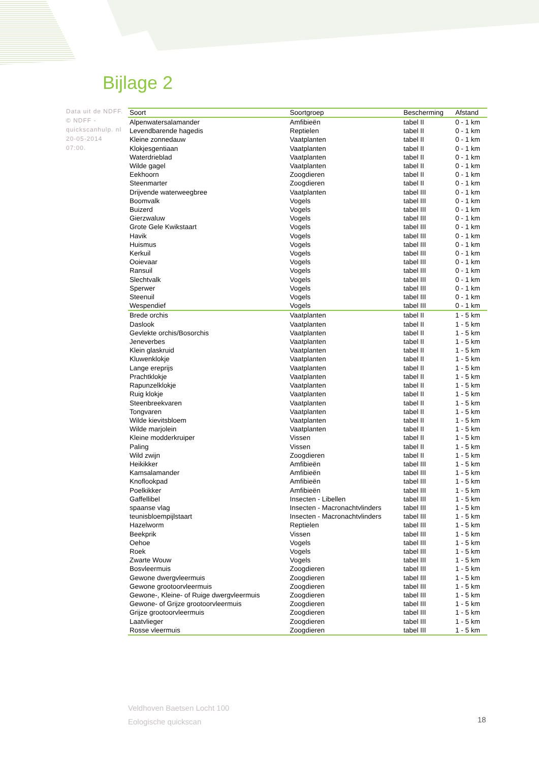Bijlage 2
Data uit de NDFF. © NDFF - quickscanhulp. nl 20-05-2014 07:00.
| Soort | Soortgroep | Bescherming | Afstand |
| --- | --- | --- | --- |
| Alpenwatersalamander | Amfibieën | tabel II | 0 - 1 km |
| Levendbarende hagedis | Reptielen | tabel II | 0 - 1 km |
| Kleine zonnedauw | Vaatplanten | tabel II | 0 - 1 km |
| Klokjesgentiaan | Vaatplanten | tabel II | 0 - 1 km |
| Waterdrieblad | Vaatplanten | tabel II | 0 - 1 km |
| Wilde gagel | Vaatplanten | tabel II | 0 - 1 km |
| Eekhoorn | Zoogdieren | tabel II | 0 - 1 km |
| Steenmarter | Zoogdieren | tabel II | 0 - 1 km |
| Drijvende waterweegbree | Vaatplanten | tabel III | 0 - 1 km |
| Boomvalk | Vogels | tabel III | 0 - 1 km |
| Buizerd | Vogels | tabel III | 0 - 1 km |
| Gierzwaluw | Vogels | tabel III | 0 - 1 km |
| Grote Gele Kwikstaart | Vogels | tabel III | 0 - 1 km |
| Havik | Vogels | tabel III | 0 - 1 km |
| Huismus | Vogels | tabel III | 0 - 1 km |
| Kerkuil | Vogels | tabel III | 0 - 1 km |
| Ooievaar | Vogels | tabel III | 0 - 1 km |
| Ransuil | Vogels | tabel III | 0 - 1 km |
| Slechtvalk | Vogels | tabel III | 0 - 1 km |
| Sperwer | Vogels | tabel III | 0 - 1 km |
| Steenuil | Vogels | tabel III | 0 - 1 km |
| Wespendief | Vogels | tabel III | 0 - 1 km |
| Brede orchis | Vaatplanten | tabel II | 1 - 5 km |
| Daslook | Vaatplanten | tabel II | 1 - 5 km |
| Gevlekte orchis/Bosorchis | Vaatplanten | tabel II | 1 - 5 km |
| Jeneverbes | Vaatplanten | tabel II | 1 - 5 km |
| Klein glaskruid | Vaatplanten | tabel II | 1 - 5 km |
| Kluwenklokje | Vaatplanten | tabel II | 1 - 5 km |
| Lange ereprijs | Vaatplanten | tabel II | 1 - 5 km |
| Prachtklokje | Vaatplanten | tabel II | 1 - 5 km |
| Rapunzelklokje | Vaatplanten | tabel II | 1 - 5 km |
| Ruig klokje | Vaatplanten | tabel II | 1 - 5 km |
| Steenbreekvaren | Vaatplanten | tabel II | 1 - 5 km |
| Tongvaren | Vaatplanten | tabel II | 1 - 5 km |
| Wilde kievitsbloem | Vaatplanten | tabel II | 1 - 5 km |
| Wilde marjolein | Vaatplanten | tabel II | 1 - 5 km |
| Kleine modderkruiper | Vissen | tabel II | 1 - 5 km |
| Paling | Vissen | tabel II | 1 - 5 km |
| Wild zwijn | Zoogdieren | tabel II | 1 - 5 km |
| Heikikker | Amfibieën | tabel III | 1 - 5 km |
| Kamsalamander | Amfibieën | tabel III | 1 - 5 km |
| Knoflookpad | Amfibieën | tabel III | 1 - 5 km |
| Poelkikker | Amfibieën | tabel III | 1 - 5 km |
| Gaffellibel | Insecten - Libellen | tabel III | 1 - 5 km |
| spaanse vlag | Insecten - Macronachtvlinders | tabel III | 1 - 5 km |
| teunisbloempijlstaart | Insecten - Macronachtvlinders | tabel III | 1 - 5 km |
| Hazelworm | Reptielen | tabel III | 1 - 5 km |
| Beekprik | Vissen | tabel III | 1 - 5 km |
| Oehoe | Vogels | tabel III | 1 - 5 km |
| Roek | Vogels | tabel III | 1 - 5 km |
| Zwarte Wouw | Vogels | tabel III | 1 - 5 km |
| Bosvleermuis | Zoogdieren | tabel III | 1 - 5 km |
| Gewone dwergvleermuis | Zoogdieren | tabel III | 1 - 5 km |
| Gewone grootoorvleermuis | Zoogdieren | tabel III | 1 - 5 km |
| Gewone-, Kleine- of Ruige dwergvleermuis | Zoogdieren | tabel III | 1 - 5 km |
| Gewone- of Grijze grootoorvleermuis | Zoogdieren | tabel III | 1 - 5 km |
| Grijze grootoorvleermuis | Zoogdieren | tabel III | 1 - 5 km |
| Laatvlieger | Zoogdieren | tabel III | 1 - 5 km |
| Rosse vleermuis | Zoogdieren | tabel III | 1 - 5 km |
Veldhoven Baetsen Locht 100
Eologische quickscan
18